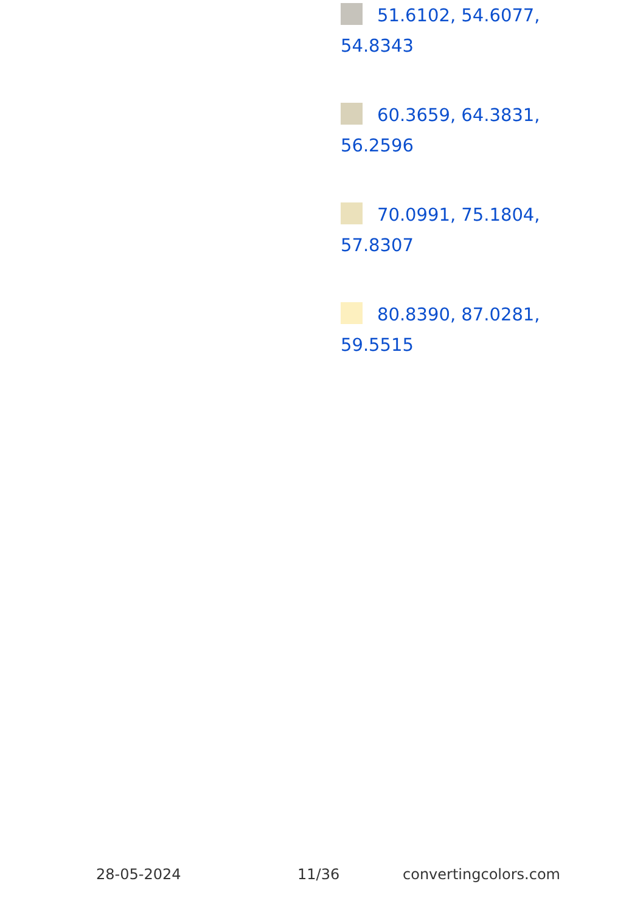51.6102, 54.6077, 54.8343
60.3659, 64.3831, 56.2596
70.0991, 75.1804, 57.8307
80.8390, 87.0281, 59.5515
28-05-2024 11/36 convertingcolors.com